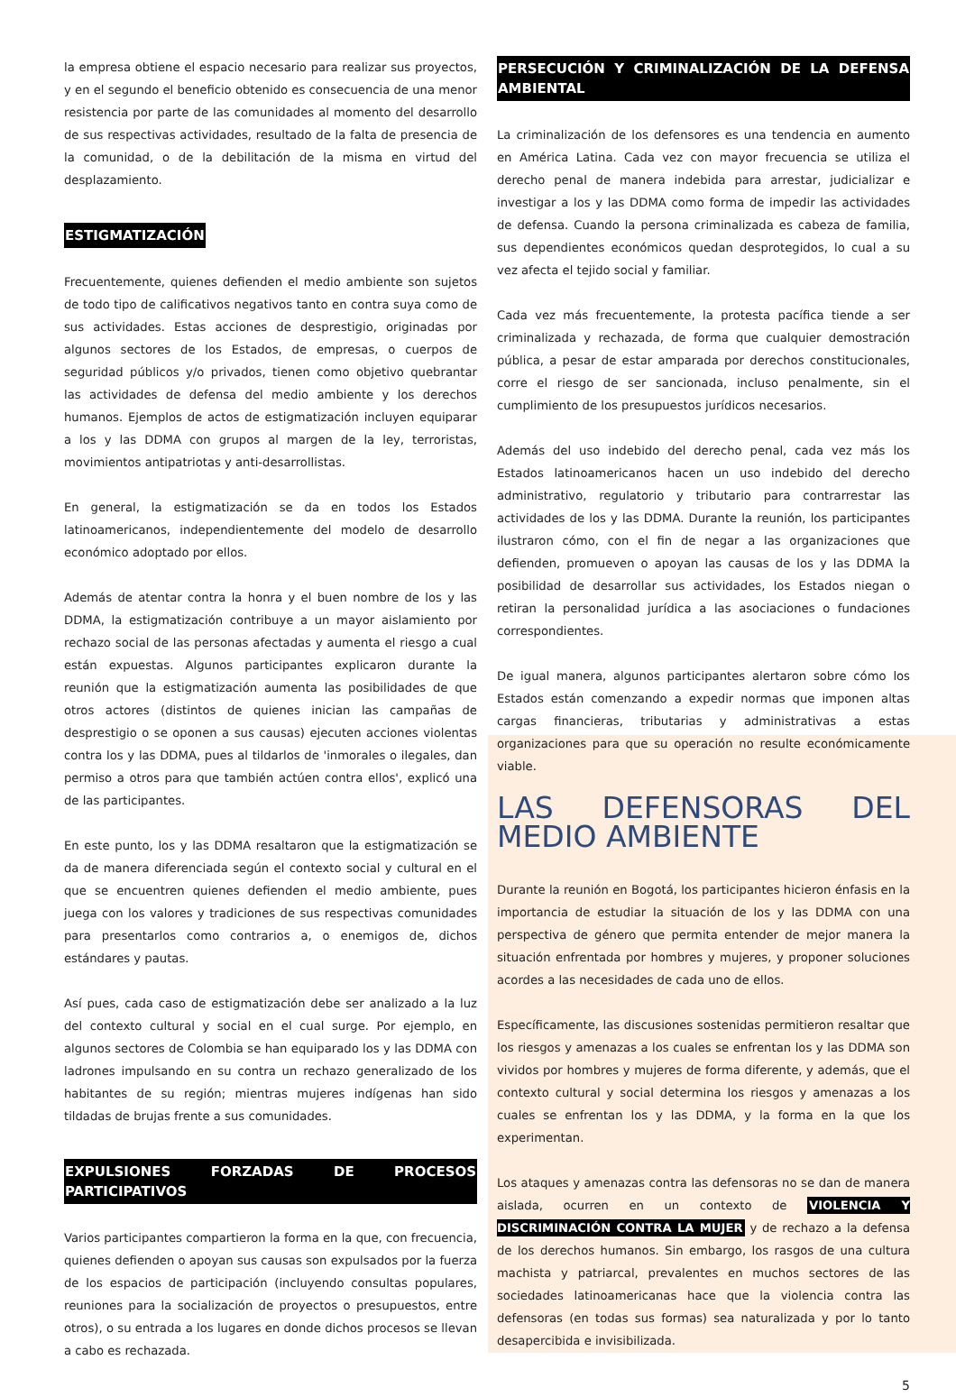la empresa obtiene el espacio necesario para realizar sus proyectos, y en el segundo el beneficio obtenido es consecuencia de una menor resistencia por parte de las comunidades al momento del desarrollo de sus respectivas actividades, resultado de la falta de presencia de la comunidad, o de la debilitación de la misma en virtud del desplazamiento.
ESTIGMATIZACIÓN
Frecuentemente, quienes defienden el medio ambiente son sujetos de todo tipo de calificativos negativos tanto en contra suya como de sus actividades. Estas acciones de desprestigio, originadas por algunos sectores de los Estados, de empresas, o cuerpos de seguridad públicos y/o privados, tienen como objetivo quebrantar las actividades de defensa del medio ambiente y los derechos humanos. Ejemplos de actos de estigmatización incluyen equiparar a los y las DDMA con grupos al margen de la ley, terroristas, movimientos antipatriotas y anti-desarrollistas.
En general, la estigmatización se da en todos los Estados latinoamericanos, independientemente del modelo de desarrollo económico adoptado por ellos.
Además de atentar contra la honra y el buen nombre de los y las DDMA, la estigmatización contribuye a un mayor aislamiento por rechazo social de las personas afectadas y aumenta el riesgo a cual están expuestas. Algunos participantes explicaron durante la reunión que la estigmatización aumenta las posibilidades de que otros actores (distintos de quienes inician las campañas de desprestigio o se oponen a sus causas) ejecuten acciones violentas contra los y las DDMA, pues al tildarlos de 'inmorales o ilegales, dan permiso a otros para que también actúen contra ellos', explicó una de las participantes.
En este punto, los y las DDMA resaltaron que la estigmatización se da de manera diferenciada según el contexto social y cultural en el que se encuentren quienes defienden el medio ambiente, pues juega con los valores y tradiciones de sus respectivas comunidades para presentarlos como contrarios a, o enemigos de, dichos estándares y pautas.
Así pues, cada caso de estigmatización debe ser analizado a la luz del contexto cultural y social en el cual surge. Por ejemplo, en algunos sectores de Colombia se han equiparado los y las DDMA con ladrones impulsando en su contra un rechazo generalizado de los habitantes de su región; mientras mujeres indígenas han sido tildadas de brujas frente a sus comunidades.
EXPULSIONES FORZADAS DE PROCESOS PARTICIPATIVOS
Varios participantes compartieron la forma en la que, con frecuencia, quienes defienden o apoyan sus causas son expulsados por la fuerza de los espacios de participación (incluyendo consultas populares, reuniones para la socialización de proyectos o presupuestos, entre otros), o su entrada a los lugares en donde dichos procesos se llevan a cabo es rechazada.
PERSECUCIÓN Y CRIMINALIZACIÓN DE LA DEFENSA AMBIENTAL
La criminalización de los defensores es una tendencia en aumento en América Latina. Cada vez con mayor frecuencia se utiliza el derecho penal de manera indebida para arrestar, judicializar e investigar a los y las DDMA como forma de impedir las actividades de defensa. Cuando la persona criminalizada es cabeza de familia, sus dependientes económicos quedan desprotegidos, lo cual a su vez afecta el tejido social y familiar.
Cada vez más frecuentemente, la protesta pacífica tiende a ser criminalizada y rechazada, de forma que cualquier demostración pública, a pesar de estar amparada por derechos constitucionales, corre el riesgo de ser sancionada, incluso penalmente, sin el cumplimiento de los presupuestos jurídicos necesarios.
Además del uso indebido del derecho penal, cada vez más los Estados latinoamericanos hacen un uso indebido del derecho administrativo, regulatorio y tributario para contrarrestar las actividades de los y las DDMA. Durante la reunión, los participantes ilustraron cómo, con el fin de negar a las organizaciones que defienden, promueven o apoyan las causas de los y las DDMA la posibilidad de desarrollar sus actividades, los Estados niegan o retiran la personalidad jurídica a las asociaciones o fundaciones correspondientes.
De igual manera, algunos participantes alertaron sobre cómo los Estados están comenzando a expedir normas que imponen altas cargas financieras, tributarias y administrativas a estas organizaciones para que su operación no resulte económicamente viable.
LAS DEFENSORAS DEL MEDIO AMBIENTE
Durante la reunión en Bogotá, los participantes hicieron énfasis en la importancia de estudiar la situación de los y las DDMA con una perspectiva de género que permita entender de mejor manera la situación enfrentada por hombres y mujeres, y proponer soluciones acordes a las necesidades de cada uno de ellos.
Específicamente, las discusiones sostenidas permitieron resaltar que los riesgos y amenazas a los cuales se enfrentan los y las DDMA son vividos por hombres y mujeres de forma diferente, y además, que el contexto cultural y social determina los riesgos y amenazas a los cuales se enfrentan los y las DDMA, y la forma en la que los experimentan.
Los ataques y amenazas contra las defensoras no se dan de manera aislada, ocurren en un contexto de VIOLENCIA Y DISCRIMINACIÓN CONTRA LA MUJER y de rechazo a la defensa de los derechos humanos. Sin embargo, los rasgos de una cultura machista y patriarcal, prevalentes en muchos sectores de las sociedades latinoamericanas hace que la violencia contra las defensoras (en todas sus formas) sea naturalizada y por lo tanto desapercibida e invisibilizada.
5